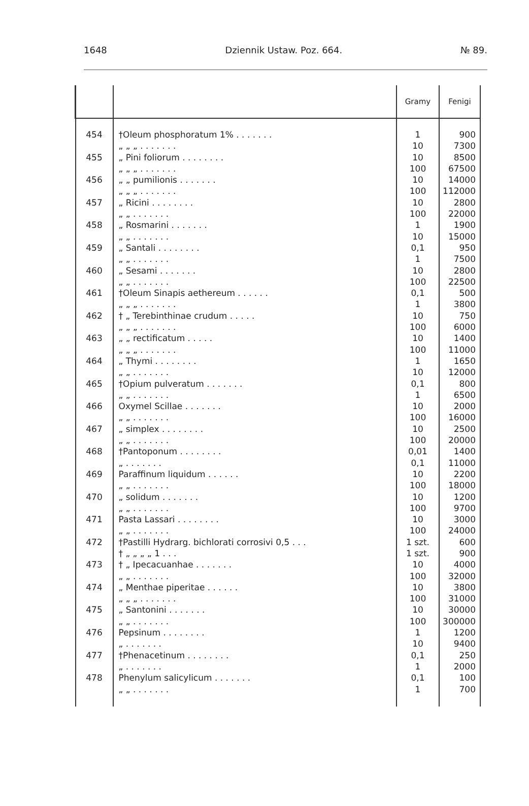1648 Dziennik Ustaw. Poz. 664. № 89.
| | | Gramy | Fenigi |
| --- | --- | --- | --- |
| 454 455 456 457 458 459 460 461 462 463 464 465 466 467 468 469 470 471 472 473 474 475 476 477 478 | †Oleum phosphoratum 1% . . . . . . . „ „ „ . . . . . . . „ Pini foliorum . . . . . . . . „ „ „ . . . . . . . „ „ pumilionis . . . . . . . „ „ „ . . . . . . . „ Ricini . . . . . . . . „ „ . . . . . . . „ Rosmarini . . . . . . . „ „ . . . . . . . „ Santali . . . . . . . . „ „ . . . . . . . „ Sesami . . . . . . . „ „ . . . . . . . †Oleum Sinapis aethereum . . . . . . „ „ „ . . . . . . . † „ Terebinthinae crudum . . . . . „ „ „ . . . . . . . „ „ rectificatum . . . . . „ „ „ . . . . . . . „ Thymi . . . . . . . . „ „ . . . . . . . †Opium pulveratum . . . . . . . „ „ . . . . . . . Oxymel Scillae . . . . . . . „ „ . . . . . . . „ simplex . . . . . . . . „ „ . . . . . . . †Pantoponum . . . . . . . . „ . . . . . . . Paraffinum liquidum . . . . . . „ „ . . . . . . . „ solidum . . . . . . . „ „ . . . . . . . Pasta Lassari . . . . . . . . „ „ . . . . . . . †Pastilli Hydrarg. bichlorati corrosivi 0,5 . . . † „ „ „ „ 1 . . . † „ Ipecacuanhae . . . . . . . „ „ . . . . . . . „ Menthae piperitae . . . . . . „ „ „ . . . . . . . „ Santonini . . . . . . . „ „ . . . . . . . Pepsinum . . . . . . . . „ . . . . . . . †Phenacetinum . . . . . . . . „ . . . . . . . Phenylum salicylicum . . . . . . . „ „ . . . . . . . | 1 10 10 100 10 100 10 100 1 10 0,1 1 10 100 0,1 1 10 100 10 100 1 10 0,1 1 10 100 10 100 0,01 0,1 10 100 10 100 10 100 1 szt. 1 szt. 10 100 10 100 10 100 1 10 0,1 1 0,1 1 | 900 7300 8500 67500 14000 112000 2800 22000 1900 15000 950 7500 2800 22500 500 3800 750 6000 1400 11000 1650 12000 800 6500 2000 16000 2500 20000 1400 11000 2200 18000 1200 9700 3000 24000 600 900 4000 32000 3800 31000 30000 300000 1200 9400 250 2000 100 700 |